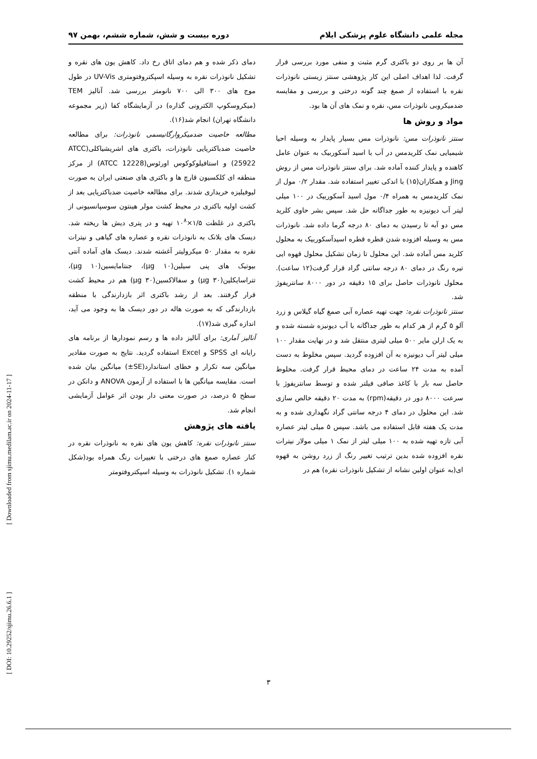مجله علمی دانشگاه علوم پزشکی ایلام دوره بیست و شش، شماره ششم، بهمن ۹۷
آن ها بر روی دو باکتری گرم مثبت و منفی مورد بررسی قرار گرفت. لذا اهداف اصلی این کار پژوهشی سنتز زیستی نانوذرات نقره با استفاده از صمغ چند گونه درختی و بررسی و مقایسه ضدمیکروبی نانوذرات مس، نقره و نمک های آن ها بود.
مواد و روش ها
سنتز نانوذرات مس: نانوذرات مس بسیار پایدار به وسیله احیا شیمیایی نمک کلریدمس در آب با اسید آسکوربیک به عنوان عامل کاهنده و پایدار کننده آماده شد. برای سنتز نانوذرات مس از روش Jing و همکاران(۱۵) با اندکی تغییر استفاده شد. مقدار ۰/۲ مول از نمک کلریدمس به همراه ۰/۴ مول اسید آسکوربیک در ۱۰۰ میلی لیتر آب دیونیزه به طور جداگانه حل شد. سپس بشر حاوی کلرید مس دو آبه تا رسیدن به دمای ۸۰ درجه گرما داده شد. نانوذرات مس به وسیله افزوده شدن قطره قطره اسیدآسکوربیک به محلول کلرید مس آماده شد. این محلول تا زمان تشکیل محلول قهوه ایی تیره رنگ در دمای ۸۰ درجه سانتی گراد قرار گرفت(۱۲ ساعت). محلول نانوذرات حاصل برای ۱۵ دقیقه در دور ۸۰۰۰ سانتریفوژ شد.
سنتز نانوذرات نقره: جهت تهیه عصاره آبی صمغ گیاه گیلاس و زرد آلو ۵ گرم از هر کدام به طور جداگانه با آب دیونیزه شسته شده و به یک ارلن مایر ۵۰۰ میلی لیتری منتقل شد و در نهایت مقدار ۱۰۰ میلی لیتر آب دیونیزه به آن افزوده گردید. سپس مخلوط به دست آمده به مدت ۲۴ ساعت در دمای محیط قرار گرفت. مخلوط حاصل سه بار با کاغذ صافی فیلتر شده و توسط سانتریفوژ با سرعت ۸۰۰۰ دور در دقیقه(rpm) به مدت ۲۰ دقیقه خالص سازی شد. این محلول در دمای ۴ درجه سانتی گراد نگهداری شده و به مدت یک هفته قابل استفاده می باشد. سپس ۵ میلی لیتر عصاره آبی تازه تهیه شده به ۱۰۰ میلی لیتر از نمک ۱ میلی مولار نیترات نقره افزوده شده بدین ترتیب تغییر رنگ از زرد روشن به قهوه ای(به عنوان اولین نشانه از تشکیل نانوذرات نقره) هم در
دمای ذکر شده و هم دمای اتاق رخ داد. کاهش یون های نقره و تشکیل نانوذرات نقره به وسیله اسپکتروفتومتری UV-Vis در طول موج های ۳۰۰ الی ۷۰۰ نانومتر بررسی شد. آنالیز TEM (میکروسکوپ الکترونی گذاره) در آزمایشگاه کفا (زیر مجموعه دانشگاه تهران) انجام شد(۱۶).
مطالعه خاصیت ضدمیکروارگانیسمی نانوذرات: برای مطالعه خاصیت ضدباکتریایی نانوذرات، باکتری های اشریشیاکلی(ATCC 25922) و استافیلوکوکوس اورئوس(ATCC 12228) از مرکز منطقه ای کلکسیون قارچ ها و باکتری های صنعتی ایران به صورت لیوفیلیزه خریداری شدند. برای مطالعه خاصیت ضدباکتریایی بعد از کشت اولیه باکتری در محیط کشت مولر هینتون سوسپانسیونی از باکتری در غلظت ۱/۵×۱۰<sup>۸</sup> تهیه و در پتری دیش ها ریخته شد. دیسک های بلانک به نانوذرات نقره و عصاره های گیاهی و نیترات نقره به مقدار ۵۰ میکرولیتر آغشته شدند. دیسک های آماده آنتی بیوتیک های پنی سیلین(۱۰ µg)، جنتامایسین(۱۰ µg)، تتراسایکلین(۳۰ µg) و سفالاکسین(۳۰ µg) هم در محیط کشت قرار گرفتند. بعد از رشد باکتری اثر بازدارندگی با منطقه بازدارندگی که به صورت هاله در دور دیسک ها به وجود می آید، اندازه گیری شد(۱۷).
آنالیز آماری: برای آنالیز داده ها و رسم نمودارها از برنامه های رایانه ای SPSS و Excel استفاده گردید. نتایج به صورت مقادیر میانگین سه تکرار و خطای استاندارد(SE±) میانگین بیان شده است. مقایسه میانگین ها با استفاده از آزمون ANOVA و دانکن در سطح ۵ درصد، در صورت معنی دار بودن اثر عوامل آزمایشی انجام شد.
یافته های پژوهش
سنتز نانوذرات نقره: کاهش یون های نقره به نانوذرات نقره در کنار عصاره صمغ های درختی با تغییرات رنگ همراه بود(شکل شماره ۱). تشکیل نانوذرات به وسیله اسپکتروفتومتر
[ Downloaded from sjimu.medilam.ac.ir on 2024-11-17 ]
[ DOI: 10.29252/sjimu.26.6.1 ]
۳